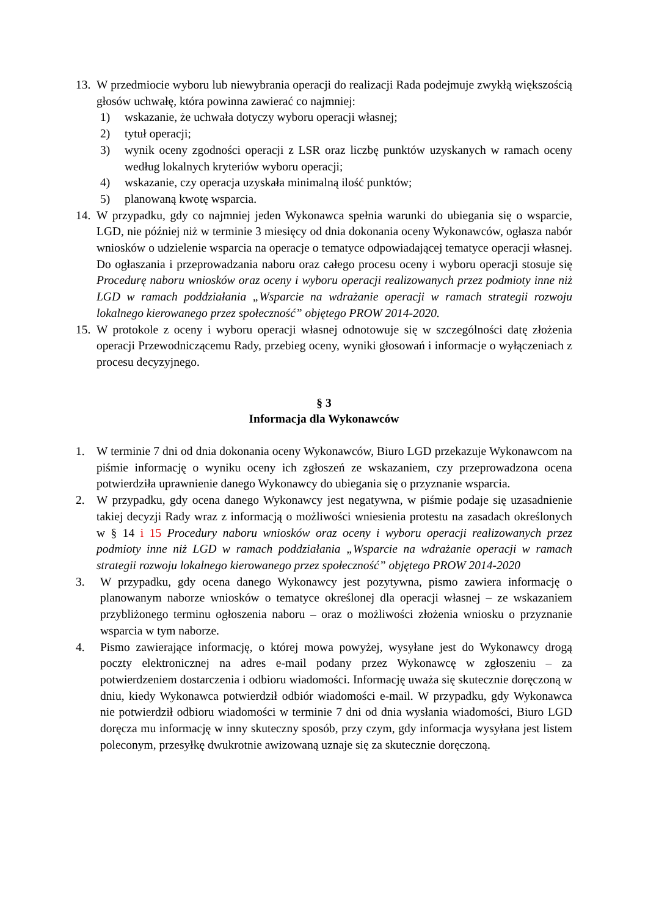13.
W przedmiocie wyboru lub niewybrania operacji do realizacji Rada podejmuje zwykłą większością głosów uchwałę, która powinna zawierać co najmniej:
1) wskazanie, że uchwała dotyczy wyboru operacji własnej;
2) tytuł operacji;
3) wynik oceny zgodności operacji z LSR oraz liczbę punktów uzyskanych w ramach oceny według lokalnych kryteriów wyboru operacji;
4) wskazanie, czy operacja uzyskała minimalną ilość punktów;
5) planowaną kwotę wsparcia.
14.
W przypadku, gdy co najmniej jeden Wykonawca spełnia warunki do ubiegania się o wsparcie, LGD, nie później niż w terminie 3 miesięcy od dnia dokonania oceny Wykonawców, ogłasza nabór wniosków o udzielenie wsparcia na operacje o tematyce odpowiadającej tematyce operacji własnej. Do ogłaszania i przeprowadzania naboru oraz całego procesu oceny i wyboru operacji stosuje się Procedurę naboru wniosków oraz oceny i wyboru operacji realizowanych przez podmioty inne niż LGD w ramach poddziałania „Wsparcie na wdrażanie operacji w ramach strategii rozwoju lokalnego kierowanego przez społeczność” objętego PROW 2014-2020.
15.
W protokole z oceny i wyboru operacji własnej odnotowuje się w szczególności datę złożenia operacji Przewodniczącemu Rady, przebieg oceny, wyniki głosowań i informacje o wyłączeniach z procesu decyzyjnego.
§ 3
Informacja dla Wykonawców
1. W terminie 7 dni od dnia dokonania oceny Wykonawców, Biuro LGD przekazuje Wykonawcom na piśmie informację o wyniku oceny ich zgłoszeń ze wskazaniem, czy przeprowadzona ocena potwierdziła uprawnienie danego Wykonawcy do ubiegania się o przyznanie wsparcia.
2. W przypadku, gdy ocena danego Wykonawcy jest negatywna, w piśmie podaje się uzasadnienie takiej decyzji Rady wraz z informacją o możliwości wniesienia protestu na zasadach określonych w § 14 i 15 Procedury naboru wniosków oraz oceny i wyboru operacji realizowanych przez podmioty inne niż LGD w ramach poddziałania „Wsparcie na wdrażanie operacji w ramach strategii rozwoju lokalnego kierowanego przez społeczność” objętego PROW 2014-2020
3. W przypadku, gdy ocena danego Wykonawcy jest pozytywna, pismo zawiera informację o planowanym naborze wniosków o tematyce określonej dla operacji własnej – ze wskazaniem przybliżonego terminu ogłoszenia naboru – oraz o możliwości złożenia wniosku o przyznanie wsparcia w tym naborze.
4. Pismo zawierające informację, o której mowa powyżej, wysyłane jest do Wykonawcy drogą poczty elektronicznej na adres e-mail podany przez Wykonawcę w zgłoszeniu – za potwierdzeniem dostarczenia i odbioru wiadomości. Informację uważa się skutecznie doręczoną w dniu, kiedy Wykonawca potwierdził odbiór wiadomości e-mail. W przypadku, gdy Wykonawca nie potwierdził odbioru wiadomości w terminie 7 dni od dnia wysłania wiadomości, Biuro LGD doręcza mu informację w inny skuteczny sposób, przy czym, gdy informacja wysyłana jest listem poleconym, przesyłkę dwukrotnie awizowaną uznaje się za skutecznie doręczoną.